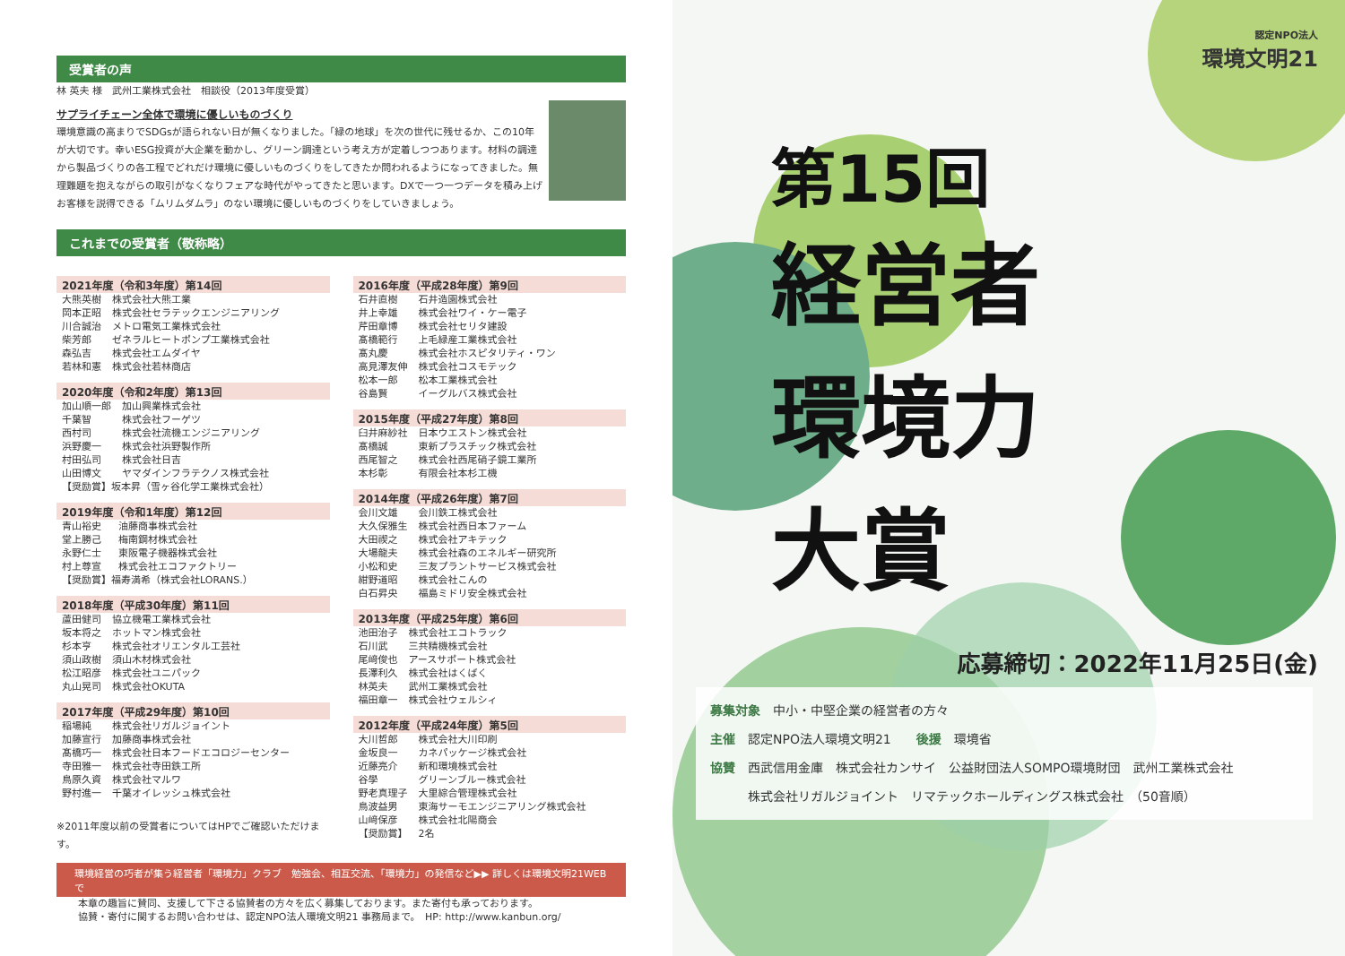受賞者の声
林 英夫 様　武州工業株式会社　相談役（2013年度受賞）
サプライチェーン全体で環境に優しいものづくり
環境意識の高まりでSDGsが語られない日が無くなりました。「緑の地球」を次の世代に残せるか、この10年が大切です。幸いESG投資が大企業を動かし、グリーン調達という考え方が定着しつつあります。材料の調達から製品づくりの各工程でどれだけ環境に優しいものづくりをしてきたか問われるようになってきました。無理難題を抱えながらの取引がなくなりフェアな時代がやってきたと思います。DXで一つ一つデータを積み上げお客様を説得できる「ムリムダムラ」のない環境に優しいものづくりをしていきましょう。
これまでの受賞者（敬称略）
2021年度（令和3年度）第14回
| 大熊英樹 | 株式会社大熊工業 |
| 岡本正昭 | 株式会社セラテックエンジニアリング |
| 川合誠治 | メトロ電気工業株式会社 |
| 柴芳郎 | ゼネラルヒートポンプ工業株式会社 |
| 森弘吉 | 株式会社エムダイヤ |
| 若林和憲 | 株式会社若林商店 |
2020年度（令和2年度）第13回
| 加山順一郎 | 加山興業株式会社 |
| 千葉智 | 株式会社フーゲツ |
| 西村司 | 株式会社流機エンジニアリング |
| 浜野慶一 | 株式会社浜野製作所 |
| 村田弘司 | 株式会社日吉 |
| 山田博文 | ヤマダインフラテクノス株式会社 |
| 【奨励賞】坂本昇（雪ヶ谷化学工業株式会社） | |
2019年度（令和1年度）第12回
| 青山裕史 | 油藤商事株式会社 |
| 堂上勝己 | 梅南鋼材株式会社 |
| 永野仁士 | 東阪電子機器株式会社 |
| 村上尊宣 | 株式会社エコファクトリー |
| 【奨励賞】福寿満希（株式会社LORANS.） | |
2018年度（平成30年度）第11回
| 蘆田健司 | 協立機電工業株式会社 |
| 坂本将之 | ホットマン株式会社 |
| 杉本亨 | 株式会社オリエンタル工芸社 |
| 須山政樹 | 須山木材株式会社 |
| 松江昭彦 | 株式会社ユニパック |
| 丸山晃司 | 株式会社OKUTA |
2017年度（平成29年度）第10回
| 稲場純 | 株式会社リガルジョイント |
| 加藤宣行 | 加藤商事株式会社 |
| 髙橋巧一 | 株式会社日本フードエコロジーセンター |
| 寺田雅一 | 株式会社寺田鉄工所 |
| 鳥原久資 | 株式会社マルワ |
| 野村進一 | 千葉オイレッシュ株式会社 |
※2011年度以前の受賞者についてはHPでご確認いただけます。
2016年度（平成28年度）第9回
| 石井直樹 | 石井造園株式会社 |
| 井上幸雄 | 株式会社ワイ・ケー電子 |
| 芹田章博 | 株式会社セリタ建設 |
| 髙橋範行 | 上毛緑産工業株式会社 |
| 髙丸慶 | 株式会社ホスピタリティ・ワン |
| 高見澤友伸 | 株式会社コスモテック |
| 松本一郎 | 松本工業株式会社 |
| 谷島賢 | イーグルバス株式会社 |
2015年度（平成27年度）第8回
| 臼井麻紗社 | 日本ウエストン株式会社 |
| 髙橋誠 | 東新プラスチック株式会社 |
| 西尾智之 | 株式会社西尾硝子鏡工業所 |
| 本杉彰 | 有限会社本杉工機 |
2014年度（平成26年度）第7回
| 会川文雄 | 会川鉄工株式会社 |
| 大久保雅生 | 株式会社西日本ファーム |
| 大田禊之 | 株式会社アキテック |
| 大場龍夫 | 株式会社森のエネルギー研究所 |
| 小松和史 | 三友プラントサービス株式会社 |
| 紺野道昭 | 株式会社こんの |
| 白石昇央 | 福島ミドリ安全株式会社 |
2013年度（平成25年度）第6回
| 池田治子 | 株式会社エコトラック |
| 石川武 | 三共精機株式会社 |
| 尾﨑俊也 | アースサポート株式会社 |
| 長澤利久 | 株式会社はくばく |
| 林英夫 | 武州工業株式会社 |
| 福田章一 | 株式会社ウェルシィ |
2012年度（平成24年度）第5回
| 大川哲郎 | 株式会社大川印刷 |
| 金坂良一 | カネパッケージ株式会社 |
| 近藤亮介 | 新和環境株式会社 |
| 谷學 | グリーンブルー株式会社 |
| 野老真理子 | 大里綜合管理株式会社 |
| 鳥波益男 | 東海サーモエンジニアリング株式会社 |
| 山﨑保彦 | 株式会社北陽商会 |
| 【奨励賞】 | 2名 |
環境経営の巧者が集う経営者「環境力」クラブ　勉強会、相互交流、「環境力」の発信など▶▶ 詳しくは環境文明21WEBで
本章の趣旨に賛同、支援して下さる協賛者の方々を広く募集しております。また寄付も承っております。
協賛・寄付に関するお問い合わせは、認定NPO法人環境文明21 事務局まで。　HP: http://www.kanbun.org/
認定NPO法人
環境文明21
第15回
経営者
環境力
大賞
応募締切：2022年11月25日(金)
募集対象　中小・中堅企業の経営者の方々
主催　認定NPO法人環境文明21　　後援　環境省
協賛　西武信用金庫　株式会社カンサイ　公益財団法人SOMPO環境財団　武州工業株式会社
　　　株式会社リガルジョイント　リマテックホールディングス株式会社　（50音順）